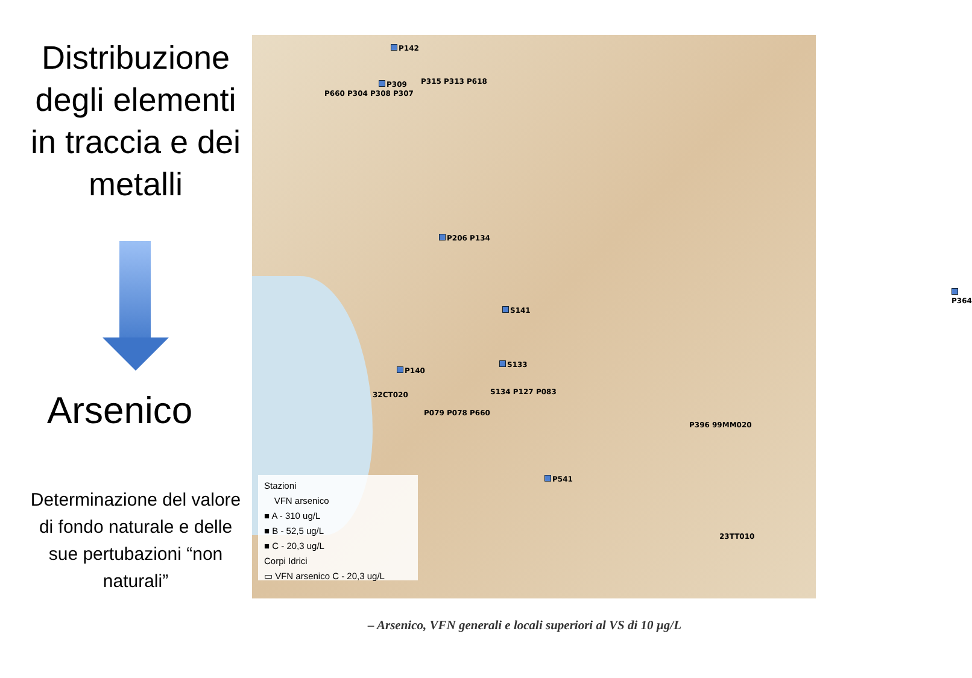Distribuzione degli elementi in traccia e dei metalli
Arsenico
Determinazione del valore di fondo naturale e delle sue pertubazioni “non naturali”
P142
P660 P304 P308 P307
P309 P315 P313 P618
P206 P134
P364
S141
S133
P140
32CT020 S134 P127 P083
P079 P078 P660
P396 99MM020
P541
23TT010
Stazioni
VFN arsenico
■ A - 310 ug/L
■ B - 52,5 ug/L
■ C - 20,3 ug/L
Corpi Idrici
▭ VFN arsenico C - 20,3 ug/L
– Arsenico, VFN generali e locali superiori al VS di 10 µg/L